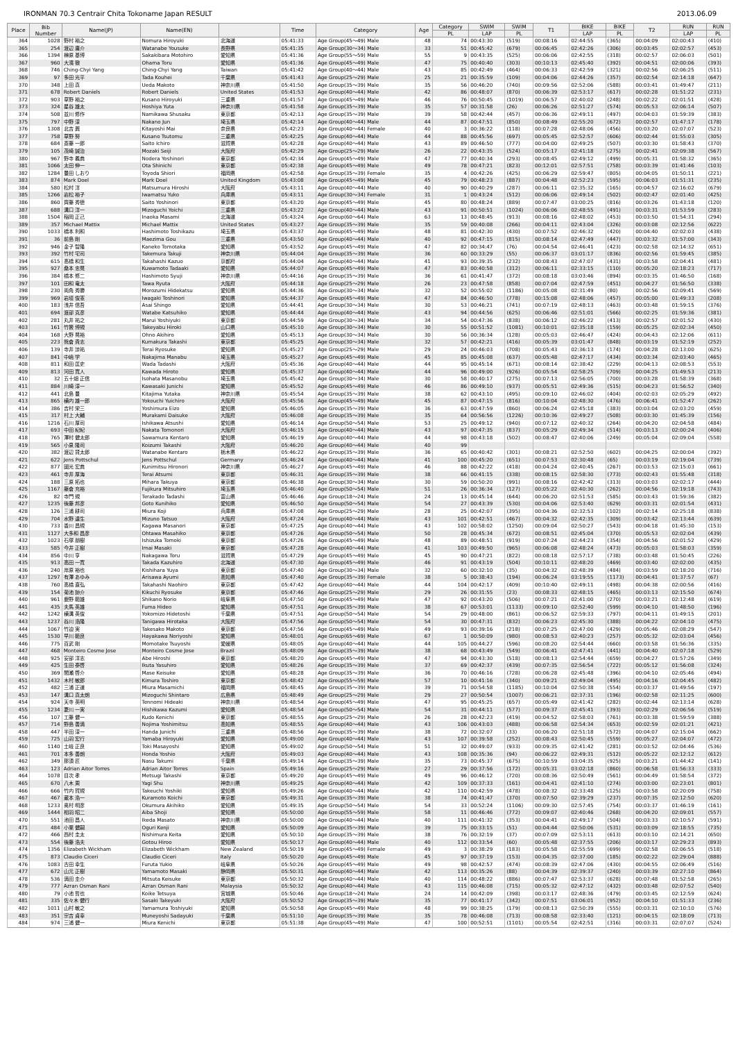IRONMAN 70.3 Centrair Chita Tokoname Japan RESULT 2013.06.09
| Place | Bib Number | Name(JP) | Name(EN) | | Time | Category | Age | Category | SWIM | SWIM | T1 | BIKE | BIKE | T2 | RUN | RUN |
| --- | --- | --- | --- | --- | --- | --- | --- | --- | --- | --- | --- | --- | --- | --- | --- | --- |
| | | | | | | | | PL | LAP | PL | | LAP | PL | | LAP | PL |
| 364 | 1028 | 野村 裕之 | Nomura Hiroyuki | 北海道 | 05:41:33 | Age Group(45～49) Male | 48 | 74 | 00:43:30 | (519) | 00:08:16 | 02:44:55 | (365) | 00:04:09 | 02:00:43 | (410) |
| 365 | 254 | 渡辺 庸介 | Watanabe Yousuke | 長野県 | 05:41:35 | Age Group(30～34) Male | 33 | 51 | 00:45:42 | (679) | 00:06:45 | 02:42:26 | (306) | 00:03:45 | 02:02:57 | (453) |
| 366 | 1394 | 榊原 基博 | Sakakibara Motohiro | 愛知県 | 05:41:36 | Age Group(55～59) Male | 55 | 9 | 00:43:35 | (525) | 00:06:06 | 02:42:55 | (318) | 00:02:57 | 02:06:03 | (501) |
| 367 | 960 | 大濱 徹 | Ohama Toru | 愛知県 | 05:41:36 | Age Group(45～49) Male | 47 | 75 | 00:40:40 | (303) | 00:10:13 | 02:45:40 | (392) | 00:04:51 | 02:00:06 | (393) |
| 368 | 746 | Ching-Chyi Yang | Ching-Chyi Yang | Taiwan | 05:41:42 | Age Group(40～44) Male | 43 | 85 | 00:42:49 | (464) | 00:06:33 | 02:42:59 | (321) | 00:02:56 | 02:06:25 | (511) |
| 369 | 97 | 多田 光平 | Tada Kouhei | 千葉県 | 05:41:43 | Age Group(25～29) Male | 25 | 21 | 00:35:59 | (109) | 00:04:06 | 02:44:26 | (357) | 00:02:54 | 02:14:18 | (647) |
| 370 | 348 | 上田 真 | Ueda Makoto | 神奈川県 | 05:41:50 | Age Group(35～39) Male | 35 | 56 | 00:46:20 | (740) | 00:09:56 | 02:52:06 | (588) | 00:03:41 | 01:49:47 | (211) |
| 371 | 678 | Robert Daniels | Robert Daniels | United States | 05:41:53 | Age Group(40～44) Male | 42 | 86 | 00:48:07 | (870) | 00:06:39 | 02:53:17 | (617) | 00:02:28 | 01:51:22 | (231) |
| 372 | 903 | 草野 裕之 | Kusano Hiroyuki | 三重県 | 05:41:57 | Age Group(45～49) Male | 46 | 76 | 00:50:45 | (1019) | 00:06:57 | 02:40:02 | (248) | 00:02:22 | 02:01:51 | (428) |
| 373 | 324 | 星谷 雄太 | Hoshiya Yuta | 神奈川県 | 05:41:58 | Age Group(35～39) Male | 35 | 57 | 00:31:58 | (26) | 00:06:26 | 02:51:27 | (574) | 00:05:53 | 02:06:14 | (507) |
| 374 | 508 | 並川 修作 | Namikawa Shusaku | 東京都 | 05:42:13 | Age Group(35～39) Male | 39 | 58 | 00:42:44 | (457) | 00:06:36 | 02:49:11 | (497) | 00:04:03 | 01:59:39 | (383) |
| 375 | 797 | 中野 淳 | Nakano Jun | 埼玉県 | 05:42:14 | Age Group(40～44) Male | 44 | 87 | 00:47:51 | (850) | 00:08:49 | 02:55:20 | (672) | 00:02:57 | 01:47:17 | (178) |
| 376 | 1308 | 北吉 興 | Kitayoshi Mai | 奈良県 | 05:42:23 | Age Group(40～44) Female | 40 | 3 | 00:36:22 | (118) | 00:07:28 | 02:48:06 | (456) | 00:03:20 | 02:07:07 | (523) |
| 377 | 758 | 草野 努 | Kusano Tsutomu | 三重県 | 05:42:25 | Age Group(40～44) Male | 44 | 88 | 00:45:56 | (697) | 00:05:45 | 02:52:57 | (606) | 00:02:44 | 01:55:03 | (305) |
| 378 | 684 | 斎藤 一郎 | Saito Ichiro | 滋賀県 | 05:42:28 | Age Group(40～44) Male | 43 | 89 | 00:46:50 | (777) | 00:04:00 | 02:49:25 | (507) | 00:03:30 | 01:58:43 | (370) |
| 379 | 105 | 茂崎 誠治 | Mozaki Seiji | 大阪府 | 05:42:29 | Age Group(25～29) Male | 26 | 22 | 00:43:35 | (524) | 00:05:17 | 02:41:18 | (275) | 00:02:41 | 02:09:38 | (567) |
| 380 | 967 | 野寺 義典 | Nodera Yoshinori | 東京都 | 05:42:34 | Age Group(45～49) Male | 47 | 77 | 00:40:34 | (293) | 00:08:45 | 02:49:12 | (499) | 00:05:31 | 01:58:32 | (365) |
| 381 | 1066 | 太田 伸一 | Ota Shinichi | 東京都 | 05:42:38 | Age Group(45～49) Male | 49 | 78 | 00:47:21 | (823) | 00:12:01 | 02:57:51 | (758) | 00:03:39 | 01:41:46 | (103) |
| 382 | 1284 | 豊田 しおり | Toyoda Shiori | 福岡県 | 05:42:58 | Age Group(35～39) Female | 35 | 4 | 00:42:26 | (425) | 00:06:29 | 02:59:47 | (805) | 00:04:05 | 01:50:11 | (221) |
| 383 | 874 | Mark Doel | Mark Doel | United Kingdom | 05:43:08 | Age Group(45～49) Male | 45 | 79 | 00:48:23 | (887) | 00:04:48 | 02:52:23 | (595) | 00:06:03 | 01:51:31 | (235) |
| 384 | 580 | 松村 洋 | Matsumura Hiroshi | 大阪府 | 05:43:11 | Age Group(40～44) Male | 40 | 90 | 00:40:29 | (287) | 00:06:11 | 02:35:32 | (165) | 00:04:57 | 02:16:02 | (679) |
| 385 | 1266 | 岩松 裕子 | Iwamatsu Yuko | 兵庫県 | 05:43:11 | Age Group(30～34) Female | 31 | 1 | 00:43:24 | (512) | 00:06:06 | 02:49:14 | (502) | 00:02:47 | 02:01:40 | (425) |
| 386 | 860 | 齊藤 秀徳 | Saito Yoshinori | 東京都 | 05:43:20 | Age Group(45～49) Male | 45 | 80 | 00:48:24 | (889) | 00:07:47 | 03:00:25 | (816) | 00:03:26 | 01:43:18 | (120) |
| 387 | 688 | 溝口 洋一 | Mizoguchi Yoichi | 三重県 | 05:43:22 | Age Group(40～44) Male | 43 | 91 | 00:50:51 | (1024) | 00:06:06 | 02:48:55 | (491) | 00:03:31 | 01:53:59 | (283) |
| 388 | 1504 | 稲岡 正己 | Inaoka Masami | 北海道 | 05:43:24 | Age Group(60～64) Male | 63 | 13 | 00:48:45 | (913) | 00:08:16 | 02:48:02 | (453) | 00:03:50 | 01:54:31 | (294) |
| 389 | 357 | Michael Mattix | Michael Mattix | United States | 05:43:27 | Age Group(35～39) Male | 35 | 59 | 00:40:08 | (266) | 00:04:11 | 02:43:04 | (326) | 00:03:08 | 02:12:56 | (622) |
| 390 | 1033 | 橋本 利和 | Hashimoto Toshikazu | 埼玉県 | 05:43:37 | Age Group(45～49) Male | 48 | 81 | 00:42:30 | (430) | 00:07:52 | 02:46:32 | (420) | 00:04:40 | 02:02:03 | (438) |
| 391 | 36 | 前島 剛 | Maezima Gou | 三重県 | 05:43:50 | Age Group(40～44) Male | 40 | 92 | 00:47:15 | (815) | 00:08:14 | 02:47:49 | (447) | 00:03:32 | 01:57:00 | (343) |
| 392 | 946 | 金子 智隆 | Kaneko Tomotaka | 愛知県 | 05:43:52 | Age Group(45～49) Male | 47 | 82 | 00:34:47 | (76) | 00:04:54 | 02:46:41 | (423) | 00:02:58 | 02:14:32 | (651) |
| 393 | 392 | 竹村 宅司 | Takemura Takuji | 神奈川県 | 05:44:04 | Age Group(35～39) Male | 36 | 60 | 00:33:29 | (55) | 00:06:37 | 03:01:17 | (836) | 00:02:56 | 01:59:45 | (385) |
| 394 | 615 | 高橋 和生 | Takahashi Kazuo | 京都府 | 05:44:04 | Age Group(40～44) Male | 41 | 93 | 00:39:35 | (232) | 00:08:43 | 02:47:07 | (431) | 00:03:58 | 02:04:41 | (481) |
| 395 | 927 | 桑本 忠晃 | Kuwamoto Tadaaki | 愛知県 | 05:44:07 | Age Group(45～49) Male | 47 | 83 | 00:40:58 | (312) | 00:06:11 | 02:33:15 | (110) | 00:05:20 | 02:18:23 | (717) |
| 396 | 384 | 橋本 修二 | Hashimoto Syuji | 神奈川県 | 05:44:16 | Age Group(35～39) Male | 36 | 61 | 00:41:47 | (372) | 00:08:18 | 03:03:46 | (894) | 00:03:35 | 01:46:50 | (168) |
| 397 | 101 | 田和 竜太 | Tawa Ryuta | 大阪府 | 05:44:18 | Age Group(25～29) Male | 26 | 23 | 00:47:58 | (858) | 00:07:04 | 02:47:59 | (451) | 00:04:27 | 01:56:50 | (338) |
| 398 | 230 | 両角 秀勝 | Morozumi Hidekatsu | 愛知県 | 05:44:36 | Age Group(30～34) Male | 32 | 52 | 00:55:02 | (1186) | 00:05:08 | 02:31:49 | (80) | 00:02:56 | 02:09:41 | (569) |
| 399 | 969 | 岩垣 俊憲 | Iwagaki Toshinori | 愛知県 | 05:44:37 | Age Group(45～49) Male | 47 | 84 | 00:46:50 | (778) | 00:15:08 | 02:48:06 | (457) | 00:05:00 | 01:49:33 | (208) |
| 400 | 183 | 浅井 信吾 | Asai Shingo | 愛知県 | 05:44:41 | Age Group(30～34) Male | 30 | 53 | 00:46:21 | (741) | 00:07:19 | 02:48:13 | (463) | 00:03:48 | 01:59:15 | (376) |
| 401 | 694 | 渡部 克彦 | Watabe Katsuhiko | 愛知県 | 05:44:44 | Age Group(40～44) Male | 43 | 94 | 00:44:56 | (625) | 00:06:46 | 02:51:01 | (566) | 00:02:25 | 01:59:36 | (381) |
| 402 | 281 | 丸井 祐之 | Marui Yoshiyuki | 東京都 | 05:44:59 | Age Group(30～34) Male | 34 | 54 | 00:47:36 | (838) | 00:06:12 | 02:46:22 | (413) | 00:02:57 | 02:01:52 | (430) |
| 403 | 161 | 竹籔 博規 | Takeyabu Hiroki | 山口県 | 05:45:10 | Age Group(30～34) Male | 30 | 55 | 00:51:52 | (1081) | 00:10:01 | 02:35:18 | (159) | 00:05:25 | 02:02:34 | (450) |
| 404 | 168 | 大野 晃裕 | Ohno Akihiro | 愛知県 | 05:45:13 | Age Group(30～34) Male | 30 | 56 | 00:36:34 | (128) | 00:05:03 | 02:46:47 | (424) | 00:04:43 | 02:12:06 | (611) |
| 405 | 223 | 熊倉 貴志 | Kumakura Takashi | 東京都 | 05:45:25 | Age Group(30～34) Male | 32 | 57 | 00:42:21 | (416) | 00:05:39 | 03:01:47 | (848) | 00:03:19 | 01:52:19 | (252) |
| 406 | 139 | 寺井 涼祐 | Terai Ryosuke | 愛知県 | 05:45:27 | Age Group(25～29) Male | 29 | 24 | 00:46:03 | (708) | 00:05:43 | 02:36:13 | (174) | 00:04:28 | 02:13:00 | (625) |
| 407 | 841 | 中嶋 学 | Nakajima Manabu | 埼玉県 | 05:45:27 | Age Group(45～49) Male | 45 | 85 | 00:45:08 | (637) | 00:05:48 | 02:47:17 | (434) | 00:03:34 | 02:03:40 | (465) |
| 408 | 811 | 和田 匡史 | Wada Tadashi | 大阪府 | 05:45:36 | Age Group(40～44) Male | 44 | 95 | 00:45:14 | (671) | 00:08:14 | 02:38:42 | (229) | 00:04:13 | 02:08:53 | (553) |
| 409 | 813 | 河田 寛人 | Kawada Hiroto | 愛知県 | 05:45:37 | Age Group(40～44) Male | 44 | 96 | 00:49:00 | (926) | 00:05:54 | 02:58:25 | (709) | 00:04:25 | 01:49:53 | (213) |
| 410 | 32 | 五十畑 正信 | Isohata Masanobu | 埼玉県 | 05:45:42 | Age Group(30～34) Male | 30 | 58 | 00:40:17 | (275) | 00:07:13 | 02:56:05 | (700) | 00:03:28 | 01:58:39 | (368) |
| 411 | 884 | 川崎 淳一 | Kawasaki Junichi | 愛知県 | 05:45:52 | Age Group(45～49) Male | 46 | 86 | 00:49:10 | (937) | 00:05:51 | 02:49:36 | (515) | 00:04:23 | 01:56:52 | (340) |
| 412 | 441 | 北島 豊 | Kitajima Yutaka | 神奈川県 | 05:45:54 | Age Group(35～39) Male | 38 | 62 | 00:43:10 | (495) | 00:09:10 | 02:46:02 | (404) | 00:02:03 | 02:05:29 | (492) |
| 413 | 865 | 横内 雄一郎 | Yokouchi Yuichiro | 大阪府 | 05:45:56 | Age Group(45～49) Male | 45 | 87 | 00:47:15 | (816) | 00:10:04 | 02:48:30 | (476) | 00:06:41 | 01:52:47 | (262) |
| 414 | 386 | 吉村 栄三 | Yoshimura Eizo | 愛知県 | 05:46:05 | Age Group(35～39) Male | 36 | 63 | 00:47:59 | (860) | 00:06:24 | 02:45:18 | (383) | 00:03:04 | 02:03:20 | (459) |
| 415 | 317 | 村上 大輔 | Murakami Daisuke | 大阪府 | 05:46:08 | Age Group(35～39) Male | 35 | 64 | 00:56:56 | (1226) | 00:10:36 | 02:49:27 | (508) | 00:03:30 | 01:45:39 | (156) |
| 416 | 1216 | 石川 厚司 | Ishikawa Atsushi | 愛知県 | 05:46:14 | Age Group(50～54) Male | 53 | 25 | 00:49:12 | (940) | 00:07:12 | 02:40:32 | (264) | 00:04:20 | 02:04:58 | (484) |
| 417 | 693 | 中田 紀紀 | Nakata Tomonori | 大阪府 | 05:46:15 | Age Group(40～44) Male | 43 | 97 | 00:47:35 | (837) | 00:05:29 | 02:49:34 | (514) | 00:03:13 | 02:00:24 | (406) |
| 418 | 765 | 澤村 健太郎 | Sawamura Kentaro | 愛知県 | 05:46:19 | Age Group(40～44) Male | 44 | 98 | 00:43:18 | (502) | 00:08:47 | 02:40:06 | (249) | 00:05:04 | 02:09:04 | (558) |
| 419 | 565 | 小泉 隆司 | Koizumi Takashi | 大阪府 | 05:46:20 | Age Group(40～44) Male | 40 | 99 | | | | | | | | |
| 420 | 382 | 渡辺 賢太郎 | Watanabe Kentaro | 栃木県 | 05:46:22 | Age Group(35～39) Male | 36 | 65 | 00:40:42 | (301) | 00:08:21 | 02:52:50 | (602) | 00:04:25 | 02:00:04 | (392) |
| 421 | 622 | Jens Pottschul | Jens Pottschul | Germany | 05:46:24 | Age Group(40～44) Male | 41 | 100 | 00:45:20 | (651) | 00:07:53 | 02:30:48 | (65) | 00:03:19 | 02:19:04 | (739) |
| 422 | 877 | 國光 宏典 | Kunimitsu Hironori | 神奈川県 | 05:46:27 | Age Group(45～49) Male | 46 | 88 | 00:42:22 | (418) | 00:04:24 | 02:40:45 | (267) | 00:03:53 | 02:15:03 | (661) |
| 423 | 461 | 寺井 厚海 | Terai Atsumi | 東京都 | 05:46:31 | Age Group(35～39) Male | 38 | 66 | 00:41:15 | (338) | 00:08:15 | 02:58:30 | (773) | 00:02:43 | 01:55:48 | (318) |
| 424 | 188 | 三原 拓也 | Mihara Takuya | 東京都 | 05:46:38 | Age Group(30～34) Male | 30 | 59 | 00:50:20 | (991) | 00:08:16 | 02:42:42 | (313) | 00:03:03 | 02:02:17 | (444) |
| 425 | 1167 | 藤倉 充裕 | Fujikura Mitsuhiro | 埼玉県 | 05:46:40 | Age Group(50～54) Male | 51 | 26 | 00:36:34 | (127) | 00:05:22 | 02:40:30 | (262) | 00:04:56 | 02:19:18 | (743) |
| 426 | 82 | 寺門 規 | Terakado Tadashi | 富山県 | 05:46:46 | Age Group(18～24) Male | 24 | 13 | 00:45:14 | (644) | 00:06:20 | 02:51:53 | (585) | 00:03:43 | 01:59:36 | (382) |
| 427 | 1235 | 後藤 邦彦 | Goto Kunihiko | 愛知県 | 05:46:50 | Age Group(50～54) Male | 54 | 27 | 00:43:39 | (530) | 00:04:06 | 02:53:40 | (629) | 00:03:31 | 02:01:54 | (431) |
| 428 | 126 | 三浦 耕司 | Miura Koji | 兵庫県 | 05:47:08 | Age Group(25～29) Male | 28 | 25 | 00:42:07 | (395) | 00:04:36 | 02:32:53 | (102) | 00:02:14 | 02:25:18 | (838) |
| 429 | 704 | 水野 達生 | Mizuno Tatsuo | 大阪府 | 05:47:24 | Age Group(40～44) Male | 43 | 101 | 00:42:51 | (467) | 00:04:32 | 02:42:35 | (309) | 00:03:42 | 02:13:44 | (639) |
| 430 | 733 | 香川 昌規 | Kagawa Masanori | 東京都 | 05:47:25 | Age Group(40～44) Male | 43 | 102 | 00:58:02 | (1250) | 00:09:04 | 02:50:27 | (543) | 00:04:18 | 01:45:30 | (153) |
| 431 | 1127 | 大多和 昌彦 | Ohtawa Masahiko | 東京都 | 05:47:26 | Age Group(50～54) Male | 50 | 28 | 00:45:34 | (672) | 00:08:51 | 02:45:04 | (370) | 00:05:53 | 02:02:04 | (439) |
| 432 | 1023 | 石塚 朋樹 | Ishizuka Tomoki | 東京都 | 05:47:26 | Age Group(45～49) Male | 48 | 89 | 00:48:51 | (919) | 00:07:24 | 02:44:23 | (354) | 00:04:56 | 02:01:52 | (429) |
| 433 | 585 | 今井 正樹 | Imai Masaki | 東京都 | 05:47:28 | Age Group(40～44) Male | 41 | 103 | 00:49:50 | (965) | 00:06:08 | 02:48:24 | (473) | 00:05:03 | 01:58:03 | (359) |
| 434 | 856 | 中川 亨 | Nakagawa Toru | 滋賀県 | 05:47:29 | Age Group(45～49) Male | 45 | 90 | 00:47:21 | (822) | 00:08:18 | 02:57:17 | (738) | 00:03:48 | 01:50:45 | (226) |
| 435 | 913 | 高田 一寛 | Takada Kazuhiro | 北海道 | 05:47:30 | Age Group(45～49) Male | 46 | 91 | 00:43:19 | (504) | 00:10:11 | 02:48:20 | (469) | 00:03:40 | 02:02:00 | (435) |
| 436 | 240 | 岸原 裕也 | Kishihara Yuya | 東京都 | 05:47:40 | Age Group(30～34) Male | 32 | 60 | 00:32:10 | (35) | 00:04:32 | 02:48:39 | (484) | 00:03:59 | 02:18:20 | (716) |
| 437 | 1297 | 有澤 あゆみ | Arisawa Ayumi | 高知県 | 05:47:40 | Age Group(35～39) Female | 38 | 5 | 00:38:43 | (194) | 00:06:24 | 03:19:55 | (1173) | 00:04:41 | 01:37:57 | (67) |
| 438 | 760 | 高橋 直弘 | Takahashi Naohiro | 東京都 | 05:47:42 | Age Group(40～44) Male | 44 | 104 | 00:42:17 | (409) | 00:10:40 | 02:49:11 | (498) | 00:04:38 | 02:00:56 | (416) |
| 439 | 154 | 菊池 諒介 | Kikuchi Ryosuke | 東京都 | 05:47:46 | Age Group(25～29) Male | 29 | 26 | 00:31:55 | (23) | 00:08:33 | 02:48:15 | (465) | 00:03:13 | 02:15:50 | (674) |
| 440 | 961 | 鹿野 範雄 | Shikano Norio | 岐阜県 | 05:47:50 | Age Group(45～49) Male | 47 | 92 | 00:43:20 | (506) | 00:07:21 | 02:41:00 | (270) | 00:03:21 | 02:12:48 | (619) |
| 441 | 435 | 夫馬 英雄 | Fuma Hideo | 愛知県 | 05:47:51 | Age Group(35～39) Male | 38 | 67 | 00:53:01 | (1133) | 00:09:10 | 02:52:40 | (599) | 00:04:10 | 01:48:50 | (196) |
| 442 | 1242 | 横溝 英俊 | Yokomizo Hidetoshi | 千葉県 | 05:47:51 | Age Group(50～54) Male | 54 | 29 | 00:48:00 | (861) | 00:06:52 | 02:59:33 | (797) | 00:04:11 | 01:49:15 | (201) |
| 443 | 1237 | 谷川 浩隆 | Tanigawa Hirotaka | 大阪府 | 05:47:56 | Age Group(50～54) Male | 54 | 30 | 00:47:31 | (832) | 00:06:23 | 02:45:30 | (388) | 00:04:22 | 02:04:10 | (475) |
| 444 | 1067 | 竹迫 実 | Takesako Makoto | 東京都 | 05:47:56 | Age Group(45～49) Male | 49 | 93 | 00:39:16 | (218) | 00:07:25 | 02:47:00 | (429) | 00:05:46 | 02:08:29 | (547) |
| 445 | 1530 | 早川 範良 | Hayakawa Noriyoshi | 愛知県 | 05:48:01 | Age Group(65～69) Male | 67 | 1 | 00:50:09 | (980) | 00:08:53 | 02:40:23 | (257) | 00:05:32 | 02:03:04 | (456) |
| 446 | 775 | 百武 剛 | Momotake Tsuyoshi | 愛媛県 | 05:48:05 | Age Group(40～44) Male | 44 | 105 | 00:44:27 | (596) | 00:08:20 | 02:54:44 | (660) | 00:03:58 | 01:56:36 | (335) |
| 447 | 468 | Monteiro Cosme Jose | Monteiro Cosme Jose | Brazil | 05:48:09 | Age Group(35～39) Male | 38 | 68 | 00:43:49 | (549) | 00:06:41 | 02:47:41 | (441) | 00:04:40 | 02:07:18 | (529) |
| 448 | 925 | 安部 洋志 | Abe Hiroshi | 東京都 | 05:48:20 | Age Group(45～49) Male | 47 | 94 | 00:43:30 | (518) | 00:08:13 | 02:54:44 | (659) | 00:04:27 | 01:57:26 | (349) |
| 449 | 425 | 生田 泰啓 | Ikuta Yasuhiro | 愛知県 | 05:48:26 | Age Group(35～39) Male | 37 | 69 | 00:42:37 | (439) | 00:07:35 | 02:56:54 | (722) | 00:05:12 | 01:56:08 | (324) |
| 450 | 369 | 間瀬 啓介 | Mase Keisuke | 愛知県 | 05:48:28 | Age Group(35～39) Male | 36 | 70 | 00:46:16 | (728) | 00:06:28 | 02:45:48 | (396) | 00:04:10 | 02:05:46 | (494) |
| 451 | 1432 | 木村 敏郎 | Kimura Toshiro | 東京都 | 05:48:42 | Age Group(55～59) Male | 57 | 10 | 00:41:16 | (340) | 00:09:21 | 02:49:04 | (495) | 00:04:16 | 02:04:45 | (482) |
| 452 | 482 | 三浦 正道 | Miura Masamichi | 福岡県 | 05:48:45 | Age Group(35～39) Male | 39 | 71 | 00:54:58 | (1185) | 00:10:04 | 02:50:38 | (554) | 00:03:37 | 01:49:56 | (197) |
| 453 | 147 | 溝口 真太朗 | Mizoguchi Shintaro | 広島県 | 05:48:49 | Age Group(25～29) Male | 29 | 27 | 00:50:54 | (1007) | 00:06:21 | 02:37:31 | (196) | 00:02:58 | 02:11:25 | (600) |
| 454 | 924 | 天寺 英明 | Tennomi Hideaki | 神奈川県 | 05:48:54 | Age Group(45～49) Male | 47 | 95 | 00:45:25 | (657) | 00:05:49 | 02:41:42 | (282) | 00:02:44 | 02:13:14 | (628) |
| 455 | 1234 | 菱川 一実 | Hishikawa Kazumi | 愛知県 | 05:48:54 | Age Group(50～54) Male | 54 | 31 | 00:44:11 | (577) | 00:09:37 | 02:45:41 | (393) | 00:02:29 | 02:06:56 | (519) |
| 456 | 107 | 工藤 健一 | Kudo Kenichi | 東京都 | 05:48:55 | Age Group(25～29) Male | 26 | 28 | 00:42:23 | (419) | 00:04:52 | 02:58:03 | (761) | 00:03:38 | 01:59:59 | (388) |
| 457 | 714 | 野島 善満 | Nojima Yoshimitsu | 高知県 | 05:48:55 | Age Group(40～44) Male | 43 | 106 | 00:43:03 | (488) | 00:06:58 | 02:54:34 | (653) | 00:02:59 | 02:01:21 | (421) |
| 458 | 447 | 半田 淳一 | Handa Junichi | 三重県 | 05:48:56 | Age Group(35～39) Male | 38 | 72 | 00:32:07 | (33) | 00:06:20 | 02:51:18 | (572) | 00:04:07 | 02:15:04 | (662) |
| 459 | 725 | 山羽 宏行 | Yamaba Hiroyuki | 愛知県 | 05:49:00 | Age Group(40～44) Male | 43 | 107 | 00:39:58 | (252) | 00:08:43 | 02:50:45 | (559) | 00:05:27 | 02:04:07 | (472) |
| 460 | 1140 | 土岐 正良 | Toki Masayoshi | 愛知県 | 05:49:02 | Age Group(50～54) Male | 51 | 32 | 00:49:07 | (933) | 00:09:35 | 02:41:42 | (281) | 00:03:52 | 02:04:46 | (536) |
| 461 | 701 | 本多 善朗 | Honda Yoshio | 大阪府 | 05:49:03 | Age Group(40～44) Male | 43 | 108 | 00:35:36 | (94) | 00:06:22 | 02:49:31 | (512) | 00:05:22 | 02:12:12 | (612) |
| 462 | 349 | 那須 匠 | Nasu Takumi | 千葉県 | 05:49:14 | Age Group(35～39) Male | 35 | 73 | 00:45:37 | (675) | 00:10:59 | 03:04:35 | (925) | 00:03:21 | 01:44:42 | (141) |
| 463 | 123 | Adrian Aitor Torres | Adrian Aitor Torres | Spain | 05:49:16 | Age Group(25～29) Male | 27 | 29 | 00:37:56 | (172) | 00:05:31 | 03:02:18 | (860) | 00:06:58 | 01:56:33 | (333) |
| 464 | 1078 | 目次 孝 | Metsugi Takashi | 東京都 | 05:49:20 | Age Group(45～49) Male | 49 | 96 | 00:46:12 | (720) | 00:08:36 | 02:50:49 | (561) | 00:04:49 | 01:58:54 | (372) |
| 465 | 670 | 八木 周 | Yagi Shu | 神奈川県 | 05:49:25 | Age Group(40～44) Male | 42 | 109 | 00:37:33 | (161) | 00:04:41 | 02:41:10 | (274) | 00:03:00 | 02:23:01 | (801) |
| 466 | 666 | 竹内 賀規 | Takeuchi Yoshiki | 愛知県 | 05:49:26 | Age Group(40～44) Male | 42 | 110 | 00:42:59 | (478) | 00:08:32 | 02:33:48 | (125) | 00:03:58 | 02:20:09 | (758) |
| 467 | 467 | 蔵本 浩一 | Kuramoto Koichi | 東京都 | 05:49:31 | Age Group(35～39) Male | 38 | 74 | 00:41:47 | (370) | 00:07:50 | 02:39:29 | (237) | 00:07:35 | 02:12:50 | (620) |
| 468 | 1233 | 奥村 明彦 | Okumura Akihiko | 愛知県 | 05:49:35 | Age Group(50～54) Male | 54 | 33 | 00:52:24 | (1106) | 00:09:30 | 02:57:45 | (754) | 00:03:37 | 01:46:19 | (161) |
| 469 | 1444 | 相羽 昭二 | Aiba Shoji | 愛知県 | 05:50:00 | Age Group(55～59) Male | 58 | 11 | 00:46:46 | (772) | 00:09:07 | 02:40:46 | (268) | 00:04:20 | 02:09:01 | (557) |
| 470 | 551 | 池田 昌人 | Ikeda Masato | 神奈川県 | 05:50:00 | Age Group(40～44) Male | 40 | 111 | 00:41:32 | (353) | 00:04:41 | 02:49:17 | (504) | 00:03:33 | 02:10:57 | (591) |
| 471 | 484 | 小栗 健嗣 | Oguri Kenji | 愛知県 | 05:50:09 | Age Group(35～39) Male | 39 | 75 | 00:33:15 | (51) | 00:04:44 | 02:50:06 | (531) | 00:03:09 | 02:18:55 | (735) |
| 472 | 466 | 西村 圭太 | Nishimura Keita | 愛知県 | 05:50:10 | Age Group(35～39) Male | 38 | 76 | 00:32:19 | (37) | 00:07:09 | 02:53:11 | (613) | 00:03:10 | 02:14:21 | (650) |
| 473 | 554 | 後藤 浩夫 | Gotou Hiroo | 愛知県 | 05:50:17 | Age Group(40～44) Male | 40 | 112 | 00:33:54 | (60) | 00:05:48 | 02:37:55 | (206) | 00:03:17 | 02:29:23 | (893) |
| 474 | 1356 | Elizabeth Wickham | Elizabeth Wickham | New Zealand | 05:50:19 | Age Group(45～49) Female | 49 | 3 | 00:38:29 | (183) | 00:05:58 | 02:55:59 | (699) | 00:02:58 | 02:06:55 | (518) |
| 475 | 873 | Claudio Ciceri | Claudio Ciceri | Italy | 05:50:20 | Age Group(45～49) Male | 45 | 97 | 00:37:19 | (153) | 00:04:35 | 02:37:00 | (185) | 00:02:22 | 02:29:04 | (888) |
| 476 | 1083 | 古田 幸生 | Furuta Yukio | 岐阜県 | 05:50:26 | Age Group(45～49) Male | 49 | 98 | 00:42:57 | (474) | 00:08:39 | 02:47:06 | (430) | 00:04:55 | 02:06:49 | (516) |
| 477 | 672 | 山元 正樹 | Yamamoto Masaki | 静岡県 | 05:50:31 | Age Group(40～44) Male | 42 | 113 | 00:35:26 | (88) | 00:04:39 | 02:39:37 | (240) | 00:03:39 | 02:27:10 | (864) |
| 478 | 536 | 満田 圭介 | Mitsuta Keisuke | 東京都 | 05:50:32 | Age Group(40～44) Male | 40 | 114 | 00:48:22 | (886) | 00:07:47 | 02:53:37 | (628) | 00:07:48 | 01:52:58 | (265) |
| 479 | 777 | Azran Osman Rani | Azran Osman Rani | Malaysia | 05:50:32 | Age Group(40～44) Male | 43 | 115 | 00:46:08 | (715) | 00:05:32 | 02:47:12 | (432) | 00:03:48 | 02:07:52 | (540) |
| 480 | 79 | 小池 哲也 | Koike Tetsuya | 宮城県 | 05:50:46 | Age Group(18～24) Male | 24 | 14 | 00:42:09 | (398) | 00:03:17 | 02:48:36 | (479) | 00:03:45 | 02:12:59 | (624) |
| 481 | 335 | 佐々木 健行 | Sasaki Takeyuki | 大阪府 | 05:50:52 | Age Group(35～39) Male | 35 | 77 | 00:41:17 | (342) | 00:07:51 | 03:06:01 | (952) | 00:04:10 | 01:51:33 | (236) |
| 482 | 1011 | 山村 敏之 | Yamamura Toshiyuki | 愛知県 | 05:50:58 | Age Group(45～49) Male | 48 | 99 | 00:38:25 | (179) | 00:08:13 | 02:50:39 | (555) | 00:03:31 | 02:10:10 | (576) |
| 483 | 351 | 宗吉 貞幸 | Muneyoshi Sadayuki | 千葉県 | 05:51:10 | Age Group(35～39) Male | 35 | 78 | 00:46:08 | (713) | 00:08:58 | 02:33:40 | (121) | 00:04:15 | 02:18:09 | (713) |
| 484 | 974 | 三浦 健一 | Miura Kenichi | 東京都 | 05:51:38 | Age Group(45～49) Male | 47 | 100 | 00:52:51 | (1101) | 00:05:54 | 02:42:51 | (316) | 00:03:31 | 02:07:07 | (524) |